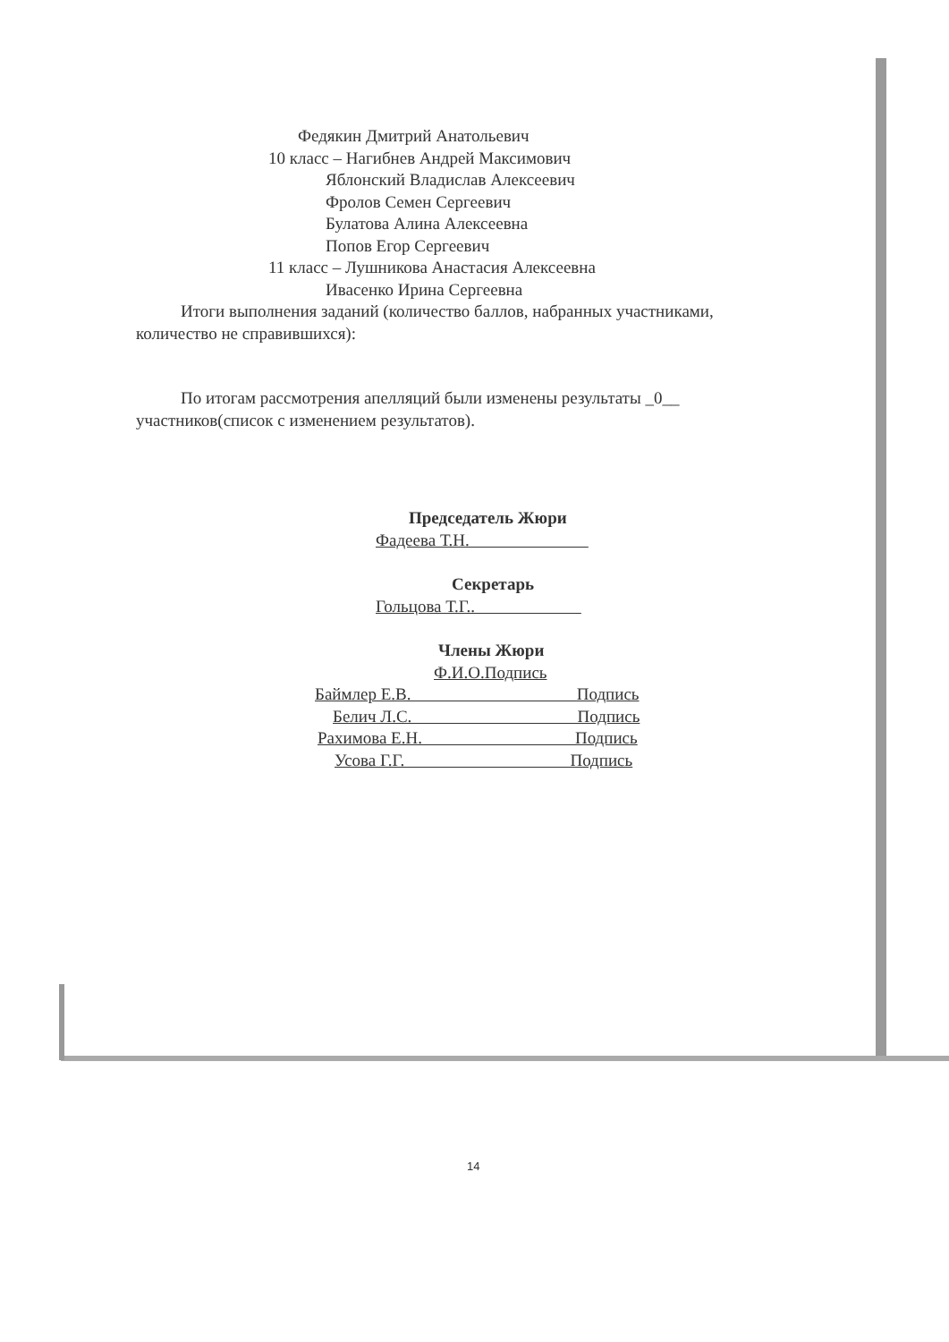Федякин Дмитрий Анатольевич
10 класс – Нагибнев Андрей Максимович
Яблонский Владислав Алексеевич
Фролов Семен Сергеевич
Булатова Алина Алексеевна
Попов Егор Сергеевич
11 класс – Лушникова Анастасия Алексеевна
Ивасенко Ирина Сергеевна
Итоги выполнения заданий (количество баллов, набранных участниками, количество не справившихся):
По итогам рассмотрения апелляций были изменены результаты _0__ участников(список с изменением результатов).
Председатель Жюри
Фадеева Т.Н.
Секретарь
Гольцова Т.Г..
Члены Жюри
Ф.И.О.Подпись
Баймлер Е.В. Подпись
Белич Л.С. Подпись
Рахимова Е.Н. Подпись
Усова Г.Г. Подпись
14